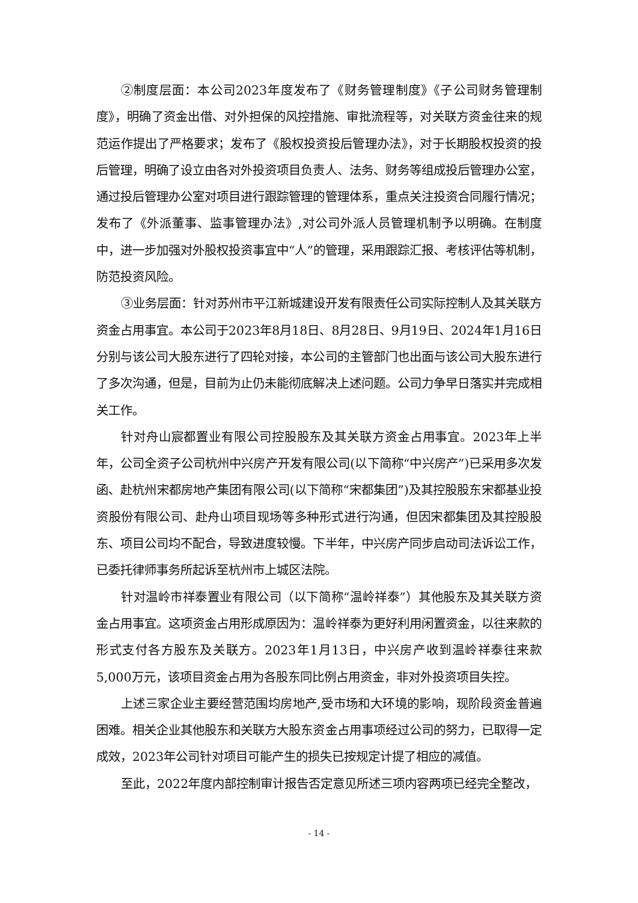②制度层面：本公司2023年度发布了《财务管理制度》《子公司财务管理制度》，明确了资金出借、对外担保的风控措施、审批流程等，对关联方资金往来的规范运作提出了严格要求；发布了《股权投资投后管理办法》，对于长期股权投资的投后管理，明确了设立由各对外投资项目负责人、法务、财务等组成投后管理办公室，通过投后管理办公室对项目进行跟踪管理的管理体系，重点关注投资合同履行情况；发布了《外派董事、监事管理办法》,对公司外派人员管理机制予以明确。在制度中，进一步加强对外股权投资事宜中“人”的管理，采用跟踪汇报、考核评估等机制，防范投资风险。
③业务层面：针对苏州市平江新城建设开发有限责任公司实际控制人及其关联方资金占用事宜。本公司于2023年8月18日、8月28日、9月19日、2024年1月16日分别与该公司大股东进行了四轮对接，本公司的主管部门也出面与该公司大股东进行了多次沟通，但是，目前为止仍未能彻底解决上述问题。公司力争早日落实并完成相关工作。
针对舟山宸都置业有限公司控股股东及其关联方资金占用事宜。2023年上半年，公司全资子公司杭州中兴房产开发有限公司(以下简称“中兴房产”)已采用多次发函、赴杭州宋都房地产集团有限公司(以下简称“宋都集团”)及其控股股东宋都基业投资股份有限公司、赴舟山项目现场等多种形式进行沟通，但因宋都集团及其控股股东、项目公司均不配合，导致进度较慢。下半年，中兴房产同步启动司法诉讼工作，已委托律师事务所起诉至杭州市上城区法院。
针对温岭市祥泰置业有限公司（以下简称“温岭祥泰”）其他股东及其关联方资金占用事宜。这项资金占用形成原因为：温岭祥泰为更好利用闲置资金，以往来款的形式支付各方股东及关联方。2023年1月13日，中兴房产收到温岭祥泰往来款5,000万元，该项目资金占用为各股东同比例占用资金，非对外投资项目失控。
上述三家企业主要经营范围均房地产,受市场和大环境的影响，现阶段资金普遍困难。相关企业其他股东和关联方大股东资金占用事项经过公司的努力，已取得一定成效，2023年公司针对项目可能产生的损失已按规定计提了相应的减值。
至此，2022年度内部控制审计报告否定意见所述三项内容两项已经完全整改，
- 14 -